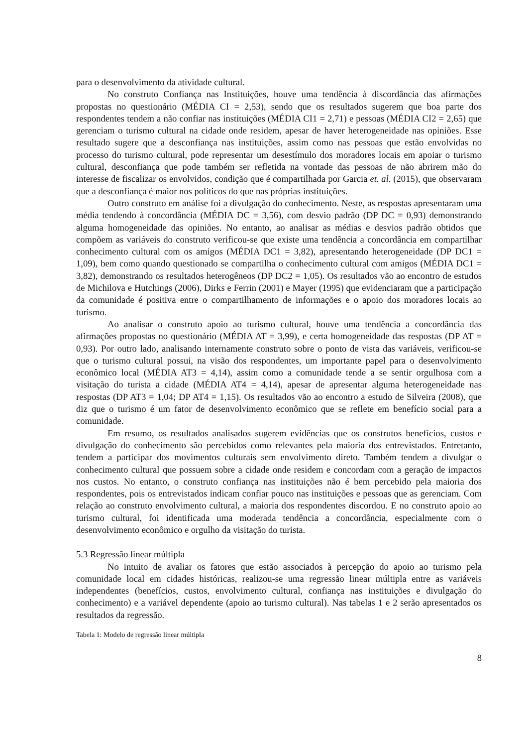para o desenvolvimento da atividade cultural.
No construto Confiança nas Instituições, houve uma tendência à discordância das afirmações propostas no questionário (MÉDIA CI = 2,53), sendo que os resultados sugerem que boa parte dos respondentes tendem a não confiar nas instituições (MÉDIA CI1 = 2,71) e pessoas (MÉDIA CI2 = 2,65) que gerenciam o turismo cultural na cidade onde residem, apesar de haver heterogeneidade nas opiniões. Esse resultado sugere que a desconfiança nas instituições, assim como nas pessoas que estão envolvidas no processo do turismo cultural, pode representar um desestímulo dos moradores locais em apoiar o turismo cultural, desconfiança que pode também ser refletida na vontade das pessoas de não abrirem mão do interesse de fiscalizar os envolvidos, condição que é compartilhada por Garcia et. al. (2015), que observaram que a desconfiança é maior nos políticos do que nas próprias instituições.
Outro construto em análise foi a divulgação do conhecimento. Neste, as respostas apresentaram uma média tendendo à concordância (MÉDIA DC = 3,56), com desvio padrão (DP DC = 0,93) demonstrando alguma homogeneidade das opiniões. No entanto, ao analisar as médias e desvios padrão obtidos que compõem as variáveis do construto verificou-se que existe uma tendência a concordância em compartilhar conhecimento cultural com os amigos (MÉDIA DC1 = 3,82), apresentando heterogeneidade (DP DC1 = 1,09), bem como quando questionado se compartilha o conhecimento cultural com amigos (MÉDIA DC1 = 3,82), demonstrando os resultados heterogêneos (DP DC2 = 1,05). Os resultados vão ao encontro de estudos de Michilova e Hutchings (2006), Dirks e Ferrin (2001) e Mayer (1995) que evidenciaram que a participação da comunidade é positiva entre o compartilhamento de informações e o apoio dos moradores locais ao turismo.
Ao analisar o construto apoio ao turismo cultural, houve uma tendência a concordância das afirmações propostas no questionário (MÉDIA AT = 3,99), e certa homogeneidade das respostas (DP AT = 0,93). Por outro lado, analisando internamente construto sobre o ponto de vista das variáveis, verificou-se que o turismo cultural possui, na visão dos respondentes, um importante papel para o desenvolvimento econômico local (MÉDIA AT3 = 4,14), assim como a comunidade tende a se sentir orgulhosa com a visitação do turista a cidade (MÉDIA AT4 = 4,14), apesar de apresentar alguma heterogeneidade nas respostas (DP AT3 = 1,04; DP AT4 = 1,15). Os resultados vão ao encontro a estudo de Silveira (2008), que diz que o turismo é um fator de desenvolvimento econômico que se reflete em benefício social para a comunidade.
Em resumo, os resultados analisados sugerem evidências que os construtos benefícios, custos e divulgação do conhecimento são percebidos como relevantes pela maioria dos entrevistados. Entretanto, tendem a participar dos movimentos culturais sem envolvimento direto. Também tendem a divulgar o conhecimento cultural que possuem sobre a cidade onde residem e concordam com a geração de impactos nos custos. No entanto, o construto confiança nas instituições não é bem percebido pela maioria dos respondentes, pois os entrevistados indicam confiar pouco nas instituições e pessoas que as gerenciam. Com relação ao construto envolvimento cultural, a maioria dos respondentes discordou. E no construto apoio ao turismo cultural, foi identificada uma moderada tendência a concordância, especialmente com o desenvolvimento econômico e orgulho da visitação do turista.
5.3 Regressão linear múltipla
No intuito de avaliar os fatores que estão associados à percepção do apoio ao turismo pela comunidade local em cidades históricas, realizou-se uma regressão linear múltipla entre as variáveis independentes (benefícios, custos, envolvimento cultural, confiança nas instituições e divulgação do conhecimento) e a variável dependente (apoio ao turismo cultural). Nas tabelas 1 e 2 serão apresentados os resultados da regressão.
Tabela 1: Modelo de regressão linear múltipla
8